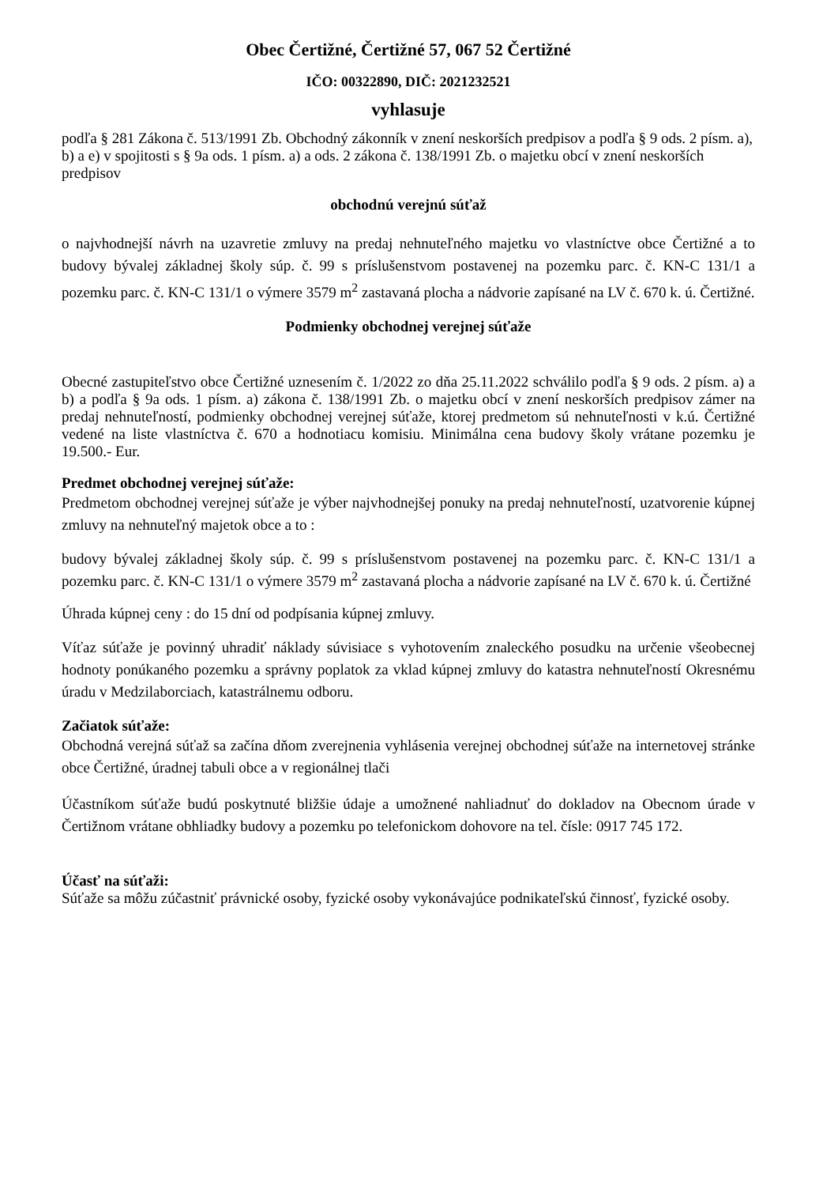Obec Čertižné, Čertižné 57, 067 52 Čertižné
IČO: 00322890, DIČ: 2021232521
vyhlasuje
podľa § 281 Zákona č. 513/1991 Zb. Obchodný zákonník v znení neskorších predpisov a podľa § 9 ods. 2 písm. a), b) a e) v spojitosti s § 9a ods. 1 písm. a) a ods. 2 zákona č. 138/1991 Zb. o majetku obcí v znení neskorších predpisov
obchodnú verejnú súťaž
o najvhodnejší návrh na uzavretie zmluvy na predaj nehnuteľného majetku vo vlastníctve obce Čertižné a to budovy bývalej základnej školy súp. č. 99 s príslušenstvom postavenej na pozemku parc. č. KN-C 131/1 a pozemku parc. č. KN-C 131/1 o výmere 3579 m<sup>2</sup> zastavaná plocha a nádvorie zapísané na LV č. 670 k. ú. Čertižné.
Podmienky obchodnej verejnej súťaže
Obecné zastupiteľstvo obce Čertižné uznesením č. 1/2022 zo dňa 25.11.2022 schválilo podľa § 9 ods. 2 písm. a) a b) a podľa § 9a ods. 1 písm. a) zákona č. 138/1991 Zb. o majetku obcí v znení neskorších predpisov zámer na predaj nehnuteľností, podmienky obchodnej verejnej súťaže, ktorej predmetom sú nehnuteľnosti v k.ú. Čertižné vedené na liste vlastníctva č. 670 a hodnotiacu komisiu. Minimálna cena budovy školy vrátane pozemku je 19.500.- Eur.
Predmet obchodnej verejnej súťaže:
Predmetom obchodnej verejnej súťaže je výber najvhodnejšej ponuky na predaj nehnuteľností, uzatvorenie kúpnej zmluvy na nehnuteľný majetok obce a to :
budovy bývalej základnej školy súp. č. 99 s príslušenstvom postavenej na pozemku parc. č. KN-C 131/1 a pozemku parc. č. KN-C 131/1 o výmere 3579 m<sup>2</sup> zastavaná plocha a nádvorie zapísané na LV č. 670 k. ú. Čertižné
Úhrada kúpnej ceny : do 15 dní od podpísania kúpnej zmluvy.
Víťaz súťaže je povinný uhradiť náklady súvisiace s vyhotovením znaleckého posudku na určenie všeobecnej hodnoty ponúkaného pozemku a správny poplatok za vklad kúpnej zmluvy do katastra nehnuteľností Okresnému úradu v Medzilaborciach, katastrálnemu odboru.
Začiatok súťaže:
Obchodná verejná súťaž sa začína dňom zverejnenia vyhlásenia verejnej obchodnej súťaže na internetovej stránke obce Čertižné, úradnej tabuli obce a v regionálnej tlači
Účastníkom súťaže budú poskytnuté bližšie údaje a umožnené nahliadnuť do dokladov na Obecnom úrade v Čertižnom vrátane obhliadky budovy a pozemku po telefonickom dohovore na tel. čísle: 0917 745 172.
Účasť na súťaži:
Súťaže sa môžu zúčastniť právnické osoby, fyzické osoby vykonávajúce podnikateľskú činnosť, fyzické osoby.